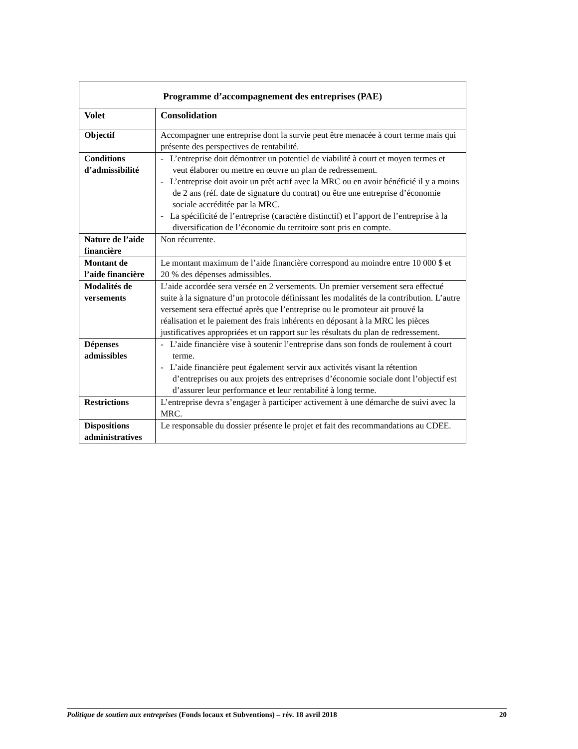| Programme d’accompagnement des entreprises (PAE) | |
| --- | --- |
| Volet | Consolidation |
| Objectif | Accompagner une entreprise dont la survie peut être menacée à court terme mais qui présente des perspectives de rentabilité. |
| Conditions d’admissibilité | - L’entreprise doit démontrer un potentiel de viabilité à court et moyen termes et veut élaborer ou mettre en œuvre un plan de redressement. - L’entreprise doit avoir un prêt actif avec la MRC ou en avoir bénéficié il y a moins de 2 ans (réf. date de signature du contrat) ou être une entreprise d’économie sociale accréditée par la MRC. - La spécificité de l’entreprise (caractère distinctif) et l’apport de l’entreprise à la diversification de l’économie du territoire sont pris en compte. |
| Nature de l’aide financière | Non récurrente. |
| Montant de l’aide financière | Le montant maximum de l’aide financière correspond au moindre entre 10 000 $ et 20 % des dépenses admissibles. |
| Modalités de versements | L’aide accordée sera versée en 2 versements. Un premier versement sera effectué suite à la signature d’un protocole définissant les modalités de la contribution. L’autre versement sera effectué après que l’entreprise ou le promoteur ait prouvé la réalisation et le paiement des frais inhérents en déposant à la MRC les pièces justificatives appropriées et un rapport sur les résultats du plan de redressement. |
| Dépenses admissibles | - L’aide financière vise à soutenir l’entreprise dans son fonds de roulement à court terme. - L’aide financière peut également servir aux activités visant la rétention d’entreprises ou aux projets des entreprises d’économie sociale dont l’objectif est d’assurer leur performance et leur rentabilité à long terme. |
| Restrictions | L’entreprise devra s’engager à participer activement à une démarche de suivi avec la MRC. |
| Dispositions administratives | Le responsable du dossier présente le projet et fait des recommandations au CDEE. |
Politique de soutien aux entreprises (Fonds locaux et Subventions) – rév. 18 avril 2018 20